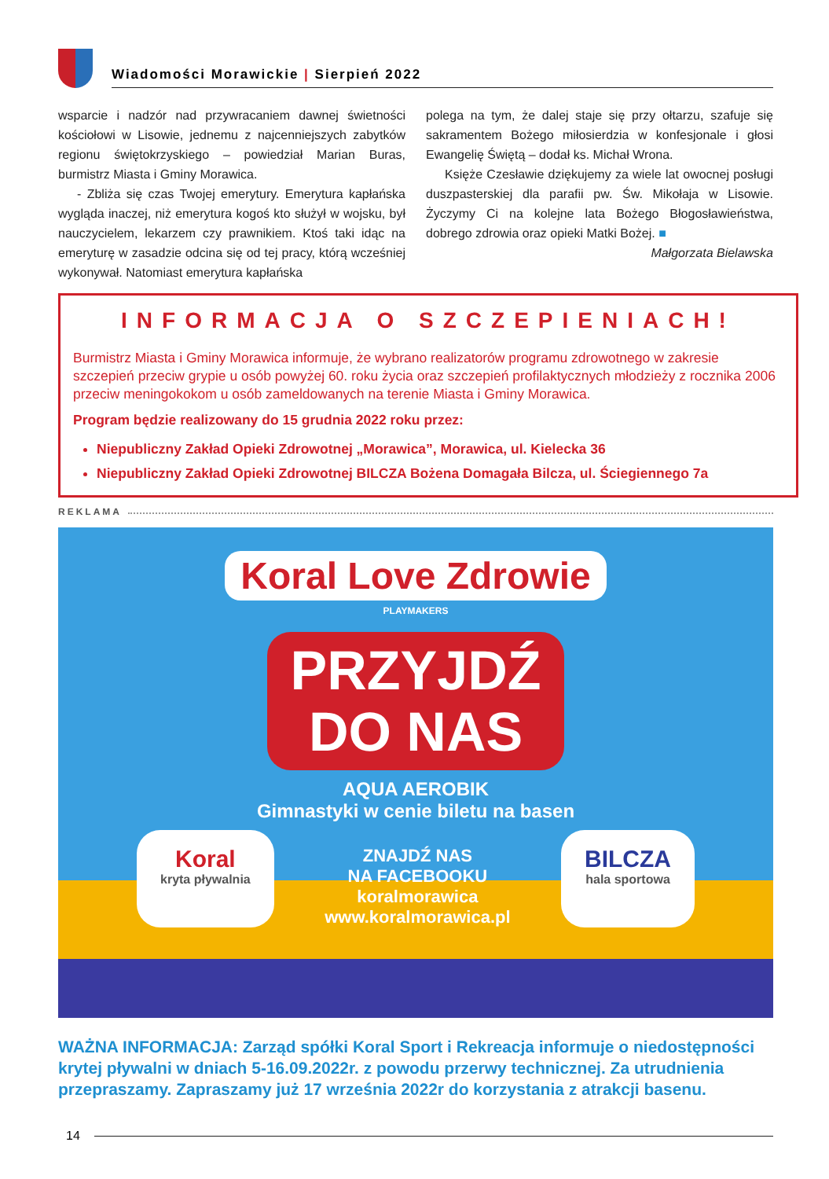Wiadomości Morawickie | Sierpień 2022
wsparcie i nadzór nad przywracaniem dawnej świetności kościołowi w Lisowie, jednemu z najcenniejszych zabytków regionu świętokrzyskiego – powiedział Marian Buras, burmistrz Miasta i Gminy Morawica.
- Zbliża się czas Twojej emerytury. Emerytura kapłańska wygląda inaczej, niż emerytura kogoś kto służył w wojsku, był nauczycielem, lekarzem czy prawnikiem. Ktoś taki idąc na emeryturę w zasadzie odcina się od tej pracy, którą wcześniej wykonywał. Natomiast emerytura kapłańska
polega na tym, że dalej staje się przy ołtarzu, szafuje się sakramentem Bożego miłosierdzia w konfesjonale i głosi Ewangelię Świętą – dodał ks. Michał Wrona.
Księże Czesławie dziękujemy za wiele lat owocnej posługi duszpasterskiej dla parafii pw. Św. Mikołaja w Lisowie. Życzymy Ci na kolejne lata Bożego Błogosławieństwa, dobrego zdrowia oraz opieki Matki Bożej. ■
Małgorzata Bielawska
INFORMACJA O SZCZEPIENIACH!
Burmistrz Miasta i Gminy Morawica informuje, że wybrano realizatorów programu zdrowotnego w zakresie szczepień przeciw grypie u osób powyżej 60. roku życia oraz szczepień profilaktycznych młodzieży z rocznika 2006 przeciw meningokokom u osób zameldowanych na terenie Miasta i Gminy Morawica.
Program będzie realizowany do 15 grudnia 2022 roku przez:
Niepubliczny Zakład Opieki Zdrowotnej „Morawica”, Morawica, ul. Kielecka 36
Niepubliczny Zakład Opieki Zdrowotnej BILCZA Bożena Domagała Bilcza, ul. Ściegiennego 7a
REKLAMA
Koral Love Zdrowie
PLAYMAKERS
PRZYJDŹ
DO NAS
AQUA AEROBIK
Gimnastyki w cenie biletu na basen
Koral
kryta pływalnia
ZNAJDŹ NAS
NA FACEBOOKU
koralmorawica
www.koralmorawica.pl
BILCZA
hala sportowa
WAŻNA INFORMACJA: Zarząd spółki Koral Sport i Rekreacja informuje o niedostępności krytej pływalni w dniach 5-16.09.2022r. z powodu przerwy technicznej. Za utrudnienia przepraszamy. Zapraszamy już 17 września 2022r do korzystania z atrakcji basenu.
14